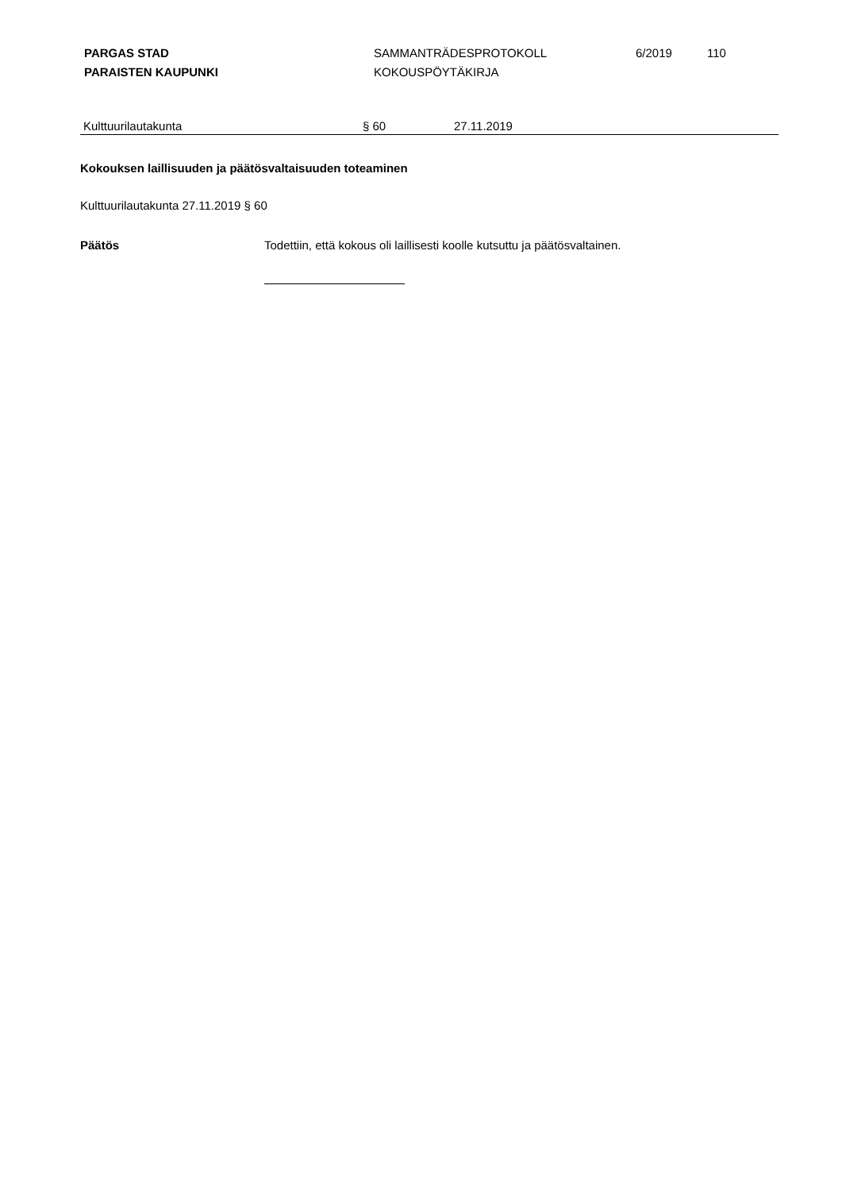PARGAS STAD
PARAISTEN KAUPUNKI
SAMMANTRÄDESPROTOKOLL
KOKOUSPÖYTÄKIRJA
6/2019 110
Kulttuurilautakunta § 60 27.11.2019
Kokouksen laillisuuden ja päätösvaltaisuuden toteaminen
Kulttuurilautakunta 27.11.2019 § 60
Päätös Todettiin, että kokous oli laillisesti koolle kutsuttu ja päätösvaltainen.